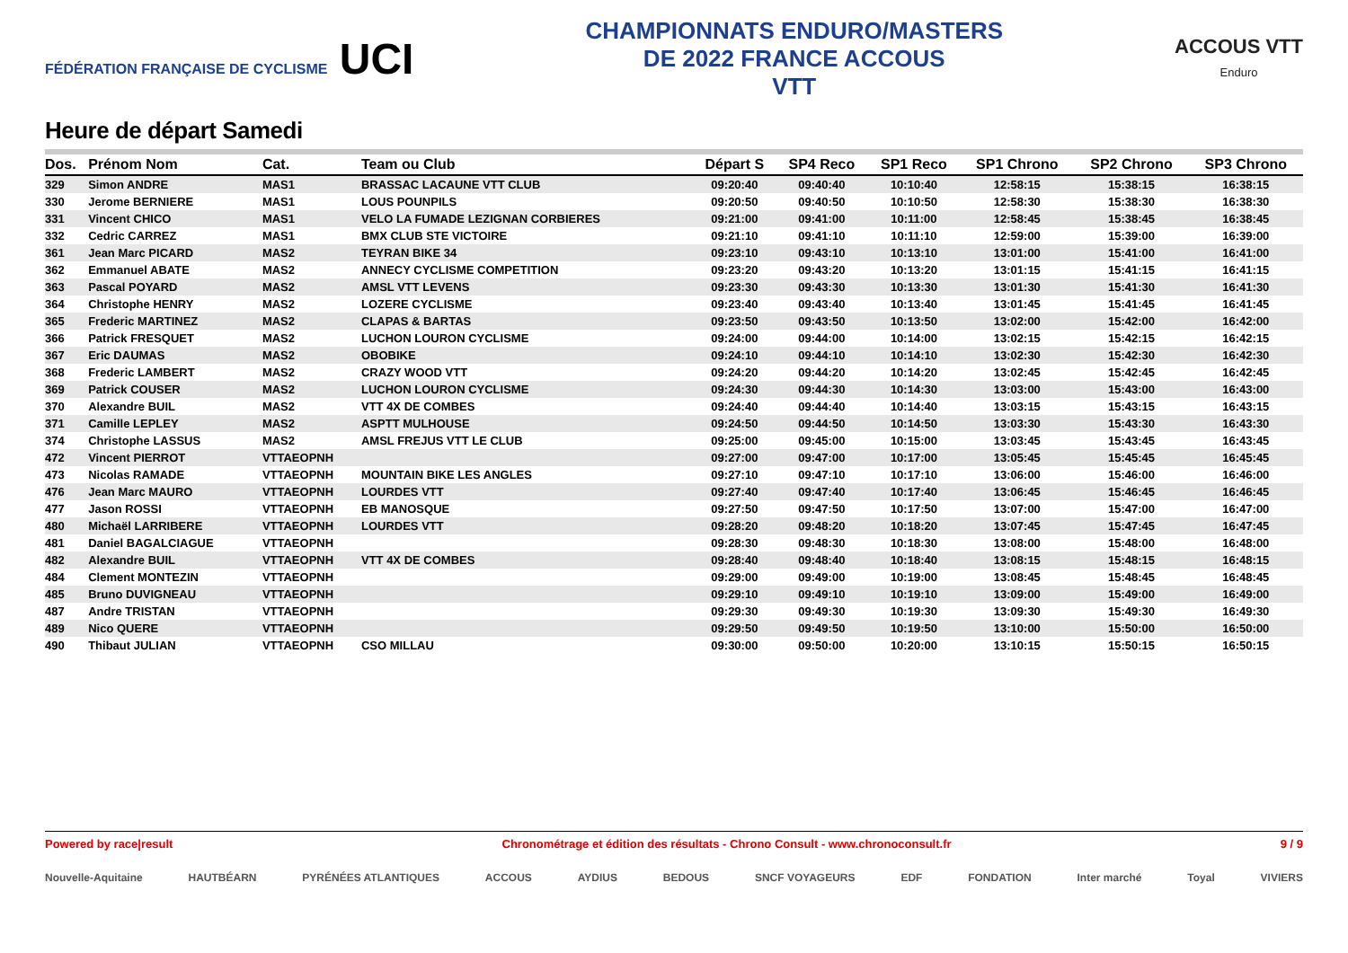FÉDÉRATION FRANÇAISE DE CYCLISME UCI
CHAMPIONNATS ENDURO/MASTERS
DE 2022 FRANCE ACCOUS
VTT
ACCOUS VTT
Enduro
Heure de départ Samedi
| Dos. | Prénom Nom | Cat. | Team ou Club | Départ S | SP4 Reco | SP1 Reco | SP1 Chrono | SP2 Chrono | SP3 Chrono |
| --- | --- | --- | --- | --- | --- | --- | --- | --- | --- |
| 329 | Simon ANDRE | MAS1 | BRASSAC LACAUNE VTT CLUB | 09:20:40 | 09:40:40 | 10:10:40 | 12:58:15 | 15:38:15 | 16:38:15 |
| 330 | Jerome BERNIERE | MAS1 | LOUS POUNPILS | 09:20:50 | 09:40:50 | 10:10:50 | 12:58:30 | 15:38:30 | 16:38:30 |
| 331 | Vincent CHICO | MAS1 | VELO LA FUMADE LEZIGNAN CORBIERES | 09:21:00 | 09:41:00 | 10:11:00 | 12:58:45 | 15:38:45 | 16:38:45 |
| 332 | Cedric CARREZ | MAS1 | BMX CLUB STE VICTOIRE | 09:21:10 | 09:41:10 | 10:11:10 | 12:59:00 | 15:39:00 | 16:39:00 |
| 361 | Jean Marc PICARD | MAS2 | TEYRAN BIKE 34 | 09:23:10 | 09:43:10 | 10:13:10 | 13:01:00 | 15:41:00 | 16:41:00 |
| 362 | Emmanuel ABATE | MAS2 | ANNECY CYCLISME COMPETITION | 09:23:20 | 09:43:20 | 10:13:20 | 13:01:15 | 15:41:15 | 16:41:15 |
| 363 | Pascal POYARD | MAS2 | AMSL VTT LEVENS | 09:23:30 | 09:43:30 | 10:13:30 | 13:01:30 | 15:41:30 | 16:41:30 |
| 364 | Christophe HENRY | MAS2 | LOZERE CYCLISME | 09:23:40 | 09:43:40 | 10:13:40 | 13:01:45 | 15:41:45 | 16:41:45 |
| 365 | Frederic MARTINEZ | MAS2 | CLAPAS & BARTAS | 09:23:50 | 09:43:50 | 10:13:50 | 13:02:00 | 15:42:00 | 16:42:00 |
| 366 | Patrick FRESQUET | MAS2 | LUCHON LOURON CYCLISME | 09:24:00 | 09:44:00 | 10:14:00 | 13:02:15 | 15:42:15 | 16:42:15 |
| 367 | Eric DAUMAS | MAS2 | OBOBIKE | 09:24:10 | 09:44:10 | 10:14:10 | 13:02:30 | 15:42:30 | 16:42:30 |
| 368 | Frederic LAMBERT | MAS2 | CRAZY WOOD VTT | 09:24:20 | 09:44:20 | 10:14:20 | 13:02:45 | 15:42:45 | 16:42:45 |
| 369 | Patrick COUSER | MAS2 | LUCHON LOURON CYCLISME | 09:24:30 | 09:44:30 | 10:14:30 | 13:03:00 | 15:43:00 | 16:43:00 |
| 370 | Alexandre BUIL | MAS2 | VTT 4X DE COMBES | 09:24:40 | 09:44:40 | 10:14:40 | 13:03:15 | 15:43:15 | 16:43:15 |
| 371 | Camille LEPLEY | MAS2 | ASPTT MULHOUSE | 09:24:50 | 09:44:50 | 10:14:50 | 13:03:30 | 15:43:30 | 16:43:30 |
| 374 | Christophe LASSUS | MAS2 | AMSL FREJUS VTT LE CLUB | 09:25:00 | 09:45:00 | 10:15:00 | 13:03:45 | 15:43:45 | 16:43:45 |
| 472 | Vincent PIERROT | VTTAEOPNH | | 09:27:00 | 09:47:00 | 10:17:00 | 13:05:45 | 15:45:45 | 16:45:45 |
| 473 | Nicolas RAMADE | VTTAEOPNH | MOUNTAIN BIKE LES ANGLES | 09:27:10 | 09:47:10 | 10:17:10 | 13:06:00 | 15:46:00 | 16:46:00 |
| 476 | Jean Marc MAURO | VTTAEOPNH | LOURDES VTT | 09:27:40 | 09:47:40 | 10:17:40 | 13:06:45 | 15:46:45 | 16:46:45 |
| 477 | Jason ROSSI | VTTAEOPNH | EB MANOSQUE | 09:27:50 | 09:47:50 | 10:17:50 | 13:07:00 | 15:47:00 | 16:47:00 |
| 480 | Michaël LARRIBERE | VTTAEOPNH | LOURDES VTT | 09:28:20 | 09:48:20 | 10:18:20 | 13:07:45 | 15:47:45 | 16:47:45 |
| 481 | Daniel BAGALCIAGUE | VTTAEOPNH | | 09:28:30 | 09:48:30 | 10:18:30 | 13:08:00 | 15:48:00 | 16:48:00 |
| 482 | Alexandre BUIL | VTTAEOPNH | VTT 4X DE COMBES | 09:28:40 | 09:48:40 | 10:18:40 | 13:08:15 | 15:48:15 | 16:48:15 |
| 484 | Clement MONTEZIN | VTTAEOPNH | | 09:29:00 | 09:49:00 | 10:19:00 | 13:08:45 | 15:48:45 | 16:48:45 |
| 485 | Bruno DUVIGNEAU | VTTAEOPNH | | 09:29:10 | 09:49:10 | 10:19:10 | 13:09:00 | 15:49:00 | 16:49:00 |
| 487 | Andre TRISTAN | VTTAEOPNH | | 09:29:30 | 09:49:30 | 10:19:30 | 13:09:30 | 15:49:30 | 16:49:30 |
| 489 | Nico QUERE | VTTAEOPNH | | 09:29:50 | 09:49:50 | 10:19:50 | 13:10:00 | 15:50:00 | 16:50:00 |
| 490 | Thibaut JULIAN | VTTAEOPNH | CSO MILLAU | 09:30:00 | 09:50:00 | 10:20:00 | 13:10:15 | 15:50:15 | 16:50:15 |
Powered by race|result Chronométrage et édition des résultats - Chrono Consult - www.chronoconsult.fr 9 / 9
Nouvelle-Aquitaine HAUTBÉARN PYRÉNÉES ATLANTIQUES ACCOUS AYDIUS BEDOUS SNCF VOYAGEURS EDF FONDATION Inter marché Toyal VIVIERS